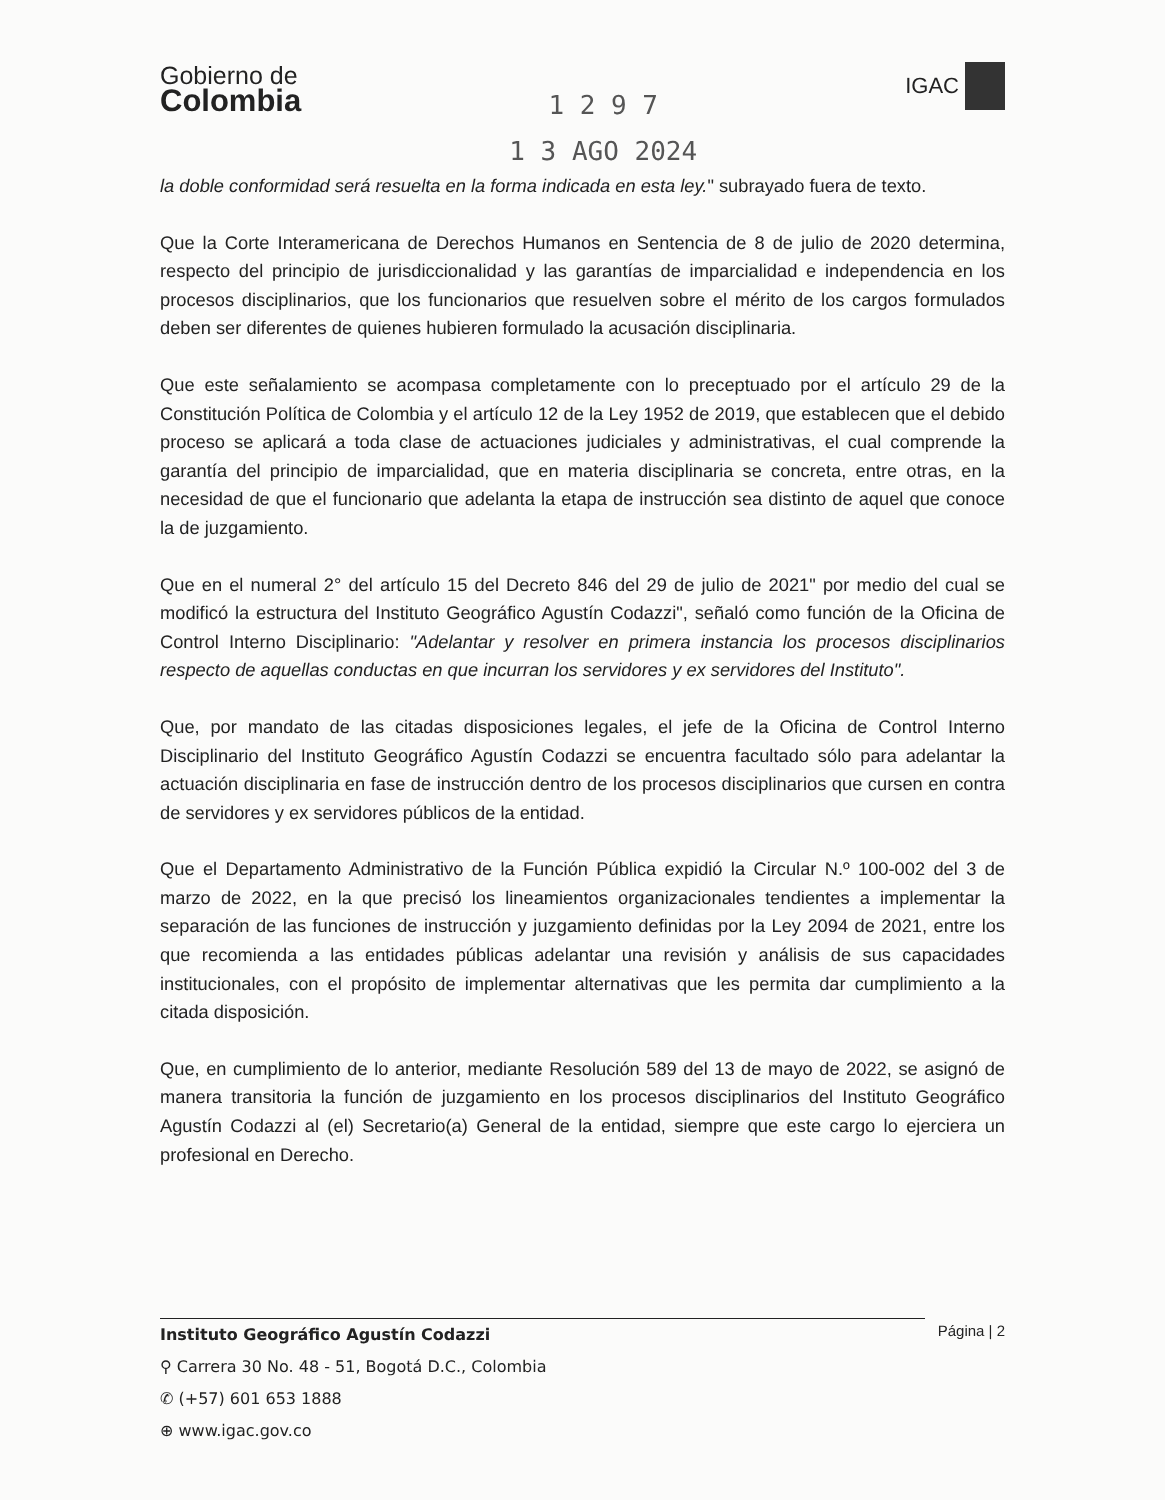Gobierno de
Colombia
1 2 9 7
1 3 AGO 2024
IGAC
la doble conformidad será resuelta en la forma indicada en esta ley." subrayado fuera de texto.
Que la Corte Interamericana de Derechos Humanos en Sentencia de 8 de julio de 2020 determina, respecto del principio de jurisdiccionalidad y las garantías de imparcialidad e independencia en los procesos disciplinarios, que los funcionarios que resuelven sobre el mérito de los cargos formulados deben ser diferentes de quienes hubieren formulado la acusación disciplinaria.
Que este señalamiento se acompasa completamente con lo preceptuado por el artículo 29 de la Constitución Política de Colombia y el artículo 12 de la Ley 1952 de 2019, que establecen que el debido proceso se aplicará a toda clase de actuaciones judiciales y administrativas, el cual comprende la garantía del principio de imparcialidad, que en materia disciplinaria se concreta, entre otras, en la necesidad de que el funcionario que adelanta la etapa de instrucción sea distinto de aquel que conoce la de juzgamiento.
Que en el numeral 2° del artículo 15 del Decreto 846 del 29 de julio de 2021" por medio del cual se modificó la estructura del Instituto Geográfico Agustín Codazzi", señaló como función de la Oficina de Control Interno Disciplinario: "Adelantar y resolver en primera instancia los procesos disciplinarios respecto de aquellas conductas en que incurran los servidores y ex servidores del Instituto".
Que, por mandato de las citadas disposiciones legales, el jefe de la Oficina de Control Interno Disciplinario del Instituto Geográfico Agustín Codazzi se encuentra facultado sólo para adelantar la actuación disciplinaria en fase de instrucción dentro de los procesos disciplinarios que cursen en contra de servidores y ex servidores públicos de la entidad.
Que el Departamento Administrativo de la Función Pública expidió la Circular N.º 100-002 del 3 de marzo de 2022, en la que precisó los lineamientos organizacionales tendientes a implementar la separación de las funciones de instrucción y juzgamiento definidas por la Ley 2094 de 2021, entre los que recomienda a las entidades públicas adelantar una revisión y análisis de sus capacidades institucionales, con el propósito de implementar alternativas que les permita dar cumplimiento a la citada disposición.
Que, en cumplimiento de lo anterior, mediante Resolución 589 del 13 de mayo de 2022, se asignó de manera transitoria la función de juzgamiento en los procesos disciplinarios del Instituto Geográfico Agustín Codazzi al (el) Secretario(a) General de la entidad, siempre que este cargo lo ejerciera un profesional en Derecho.
Página | 2
Instituto Geográfico Agustín Codazzi
⚲ Carrera 30 No. 48 - 51, Bogotá D.C., Colombia
✆ (+57) 601 653 1888
⊕ www.igac.gov.co